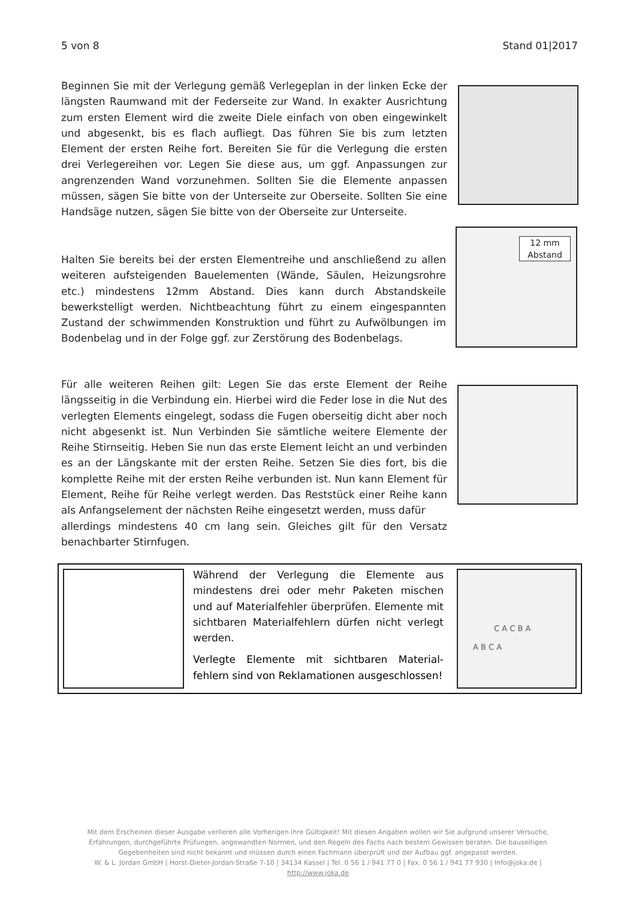5 von 8 Stand 01|2017
Beginnen Sie mit der Verlegung gemäß Verlegeplan in der linken Ecke der längsten Raumwand mit der Federseite zur Wand. In exakter Ausrichtung zum ersten Element wird die zweite Diele einfach von oben eingewinkelt und abgesenkt, bis es flach aufliegt. Das führen Sie bis zum letzten Element der ersten Reihe fort. Bereiten Sie für die Verlegung die ersten drei Verlegereihen vor. Legen Sie diese aus, um ggf. Anpassungen zur angrenzenden Wand vorzunehmen. Sollten Sie die Elemente anpassen müssen, sägen Sie bitte von der Unterseite zur Oberseite. Sollten Sie eine Handsäge nutzen, sägen Sie bitte von der Oberseite zur Unterseite.
Halten Sie bereits bei der ersten Elementreihe und anschließend zu allen weiteren aufsteigenden Bauelementen (Wände, Säulen, Heizungsrohre etc.) mindestens 12mm Abstand. Dies kann durch Abstandskeile bewerkstelligt werden. Nichtbeachtung führt zu einem eingespannten Zustand der schwimmenden Konstruktion und führt zu Aufwölbungen im Bodenbelag und in der Folge ggf. zur Zerstörung des Bodenbelags.
12 mm Abstand
Für alle weiteren Reihen gilt: Legen Sie das erste Element der Reihe längsseitig in die Verbindung ein. Hierbei wird die Feder lose in die Nut des verlegten Elements eingelegt, sodass die Fugen oberseitig dicht aber noch nicht abgesenkt ist. Nun Verbinden Sie sämtliche weitere Elemente der Reihe Stirnseitig. Heben Sie nun das erste Element leicht an und verbinden es an der Längskante mit der ersten Reihe. Setzen Sie dies fort, bis die komplette Reihe mit der ersten Reihe verbunden ist. Nun kann Element für Element, Reihe für Reihe verlegt werden. Das Reststück einer Reihe kann als Anfangselement der nächsten Reihe eingesetzt werden, muss dafür
allerdings mindestens 40 cm lang sein. Gleiches gilt für den Versatz benachbarter Stirnfugen.
Während der Verlegung die Elemente aus mindestens drei oder mehr Paketen mischen und auf Materialfehler überprüfen. Elemente mit sichtbaren Materialfehlern dürfen nicht verlegt werden.
Verlegte Elemente mit sichtbaren Material-fehlern sind von Reklamationen ausgeschlossen!
C A C B A
A B C A
Mit dem Erscheinen dieser Ausgabe verlieren alle Vorherigen ihre Gültigkeit! Mit diesen Angaben wollen wir Sie aufgrund unserer Versuche, Erfahrungen, durchgeführte Prüfungen, angewandten Normen, und den Regeln des Fachs nach bestem Gewissen beraten. Die bauseitigen Gegebenheiten sind nicht bekannt und müssen durch einen Fachmann überprüft und der Aufbau ggf. angepasst werden.
W. & L. Jordan GmbH | Horst-Dieter-Jordan-Straße 7-10 | 34134 Kassel | Tel. 0 56 1 / 941 77 0 | Fax. 0 56 1 / 941 77 930 | Info@joka.de | http://www.joka.de